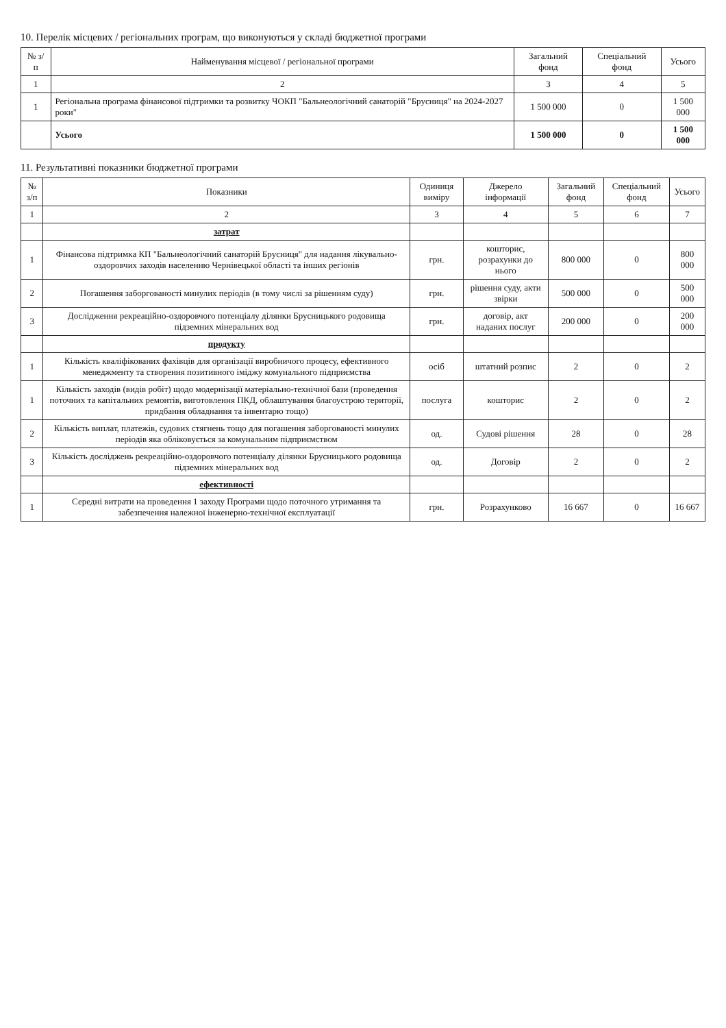10. Перелік місцевих / регіональних програм, що виконуються у складі бюджетної програми
| № з/п | Найменування місцевої / регіональної програми | Загальний фонд | Спеціальний фонд | Усього |
| --- | --- | --- | --- | --- |
| 1 | 2 | 3 | 4 | 5 |
| 1 | Регіональна програма фінансової підтримки та розвитку ЧОКП "Бальнеологічний санаторій "Брусниця" на 2024-2027 роки" | 1 500 000 | 0 | 1 500 000 |
| | Усього | 1 500 000 | 0 | 1 500 000 |
11. Результативні показники бюджетної програми
| № з/п | Показники | Одиниця виміру | Джерело інформації | Загальний фонд | Спеціальний фонд | Усього |
| --- | --- | --- | --- | --- | --- | --- |
| 1 | 2 | 3 | 4 | 5 | 6 | 7 |
| | затрат | | | | | |
| 1 | Фінансова підтримка КП "Бальнеологічний санаторій Брусниця" для надання лікувально-оздоровчих заходів населенню Чернівецької області та інших регіонів | грн. | кошторис, розрахунки до нього | 800 000 | 0 | 800 000 |
| 2 | Погашення заборгованості минулих періодів (в тому числі за рішенням суду) | грн. | рішення суду, акти звірки | 500 000 | 0 | 500 000 |
| 3 | Дослідження рекреаційно-оздоровчого потенціалу ділянки Брусницького родовища підземних мінеральних вод | грн. | договір, акт наданих послуг | 200 000 | 0 | 200 000 |
| | продукту | | | | | |
| 1 | Кількість кваліфікованих фахівців для організації виробничого процесу, ефективного менеджменту та створення позитивного іміджу комунального підприємства | осіб | штатний розпис | 2 | 0 | 2 |
| 1 | Кількість заходів (видів робіт) щодо модернізації матеріально-технічної бази (проведення поточних та капітальних ремонтів, виготовлення ПКД, облаштування благоустрою території, придбання обладнання та інвентарю тощо) | послуга | кошторис | 2 | 0 | 2 |
| 2 | Кількість виплат, платежів, судових стягнень тощо для погашення заборгованості минулих періодів яка обліковується за комунальним підприємством | од. | Судові рішення | 28 | 0 | 28 |
| 3 | Кількість досліджень рекреаційно-оздоровчого потенціалу ділянки Брусницького родовища підземних мінеральних вод | од. | Договір | 2 | 0 | 2 |
| | ефективності | | | | | |
| 1 | Середні витрати на проведення 1 заходу Програми щодо поточного утримання та забезпечення належної інженерно-технічної експлуатації | грн. | Розрахунково | 16 667 | 0 | 16 667 |